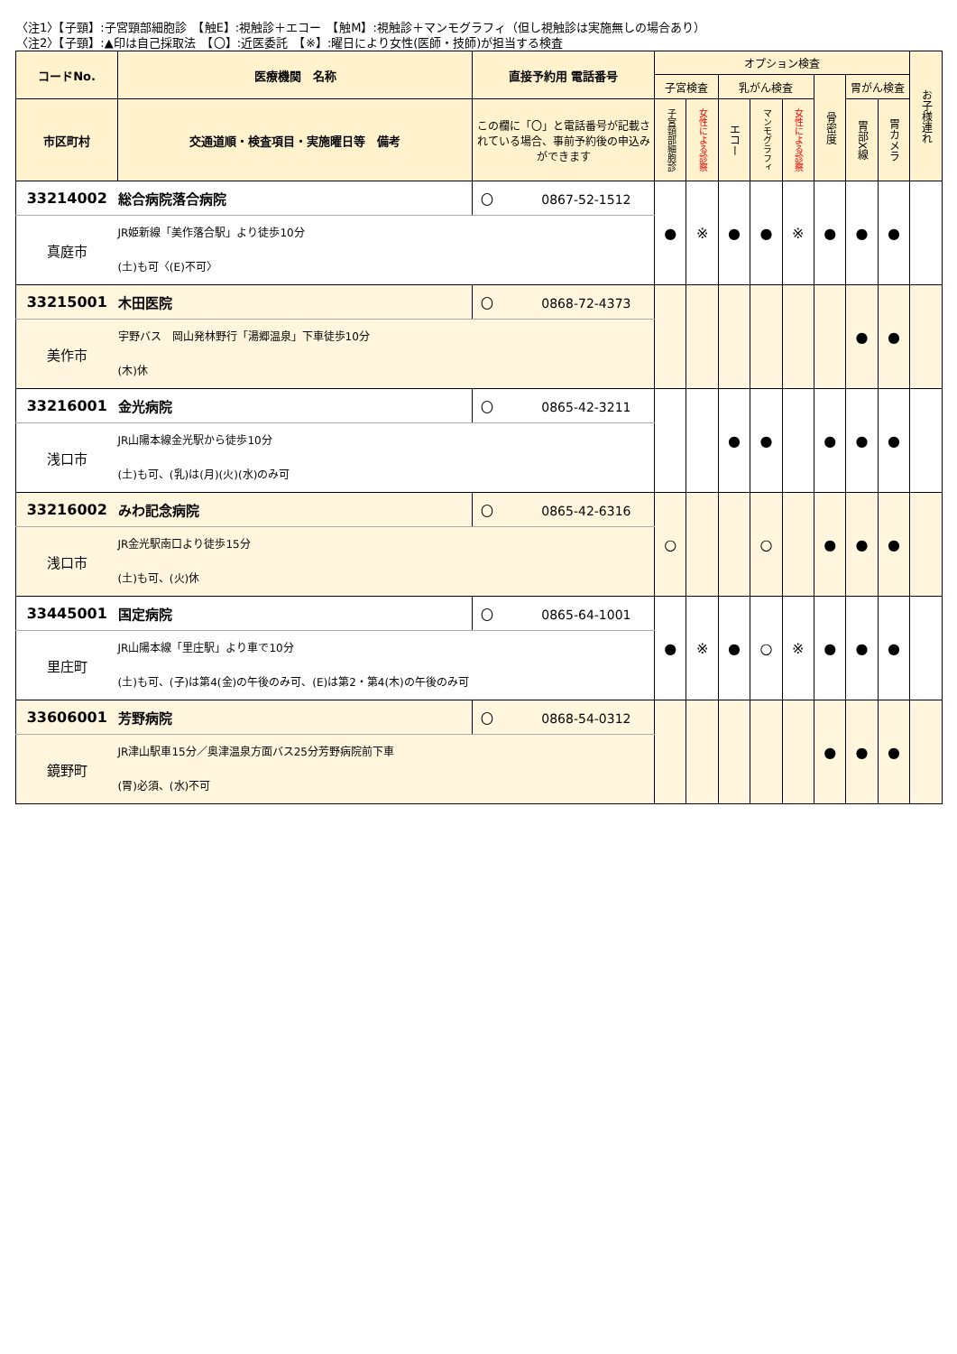〈注1〉【子頸】:子宮頸部細胞診　【触E】:視触診＋エコー　【触M】:視触診＋マンモグラフィ（但し視触診は実施無しの場合あり）
〈注2〉【子頸】:▲印は自己採取法　【〇】:近医委託　【※】:曜日により女性(医師・技師)が担当する検査
| コードNo. | 医療機関 名称 | 直接予約用 電話番号 | オプション検査 | | | | | | | | お子様連れ |
| --- | --- | --- | --- | --- | --- | --- | --- | --- | --- | --- | --- |
| | | | 子宮検査 | | 乳がん検査 | | | 骨密度 | 胃がん検査 | | |
| 市区町村 | 交通道順・検査項目・実施曜日等 備考 | この欄に「〇」と電話番号が記載されている場合、事前予約後の申込みができます | 子宮頸部細胞診 | 女性による診察 | エコー | マンモグラフィ | 女性による診察 | | 胃部X線 | 胃カメラ | |
| 33214002 | 総合病院落合病院 | 〇 0867-52-1512 | ● | ※ | ● | ● | ※ | ● | ● | ● | |
| 真庭市 | JR姫新線「美作落合駅」より徒歩10分 (土)も可〈(E)不可〉 | | | | | | | | | | |
| 33215001 | 木田医院 | 〇 0868-72-4373 | | | | | | | ● | ● | |
| 美作市 | 宇野バス 岡山発林野行「湯郷温泉」下車徒歩10分 (木)休 | | | | | | | | | | |
| 33216001 | 金光病院 | 〇 0865-42-3211 | | | ● | ● | | ● | ● | ● | |
| 浅口市 | JR山陽本線金光駅から徒歩10分 (土)も可、(乳)は(月)(火)(水)のみ可 | | | | | | | | | | |
| 33216002 | みわ記念病院 | 〇 0865-42-6316 | ○ | | | ○ | | ● | ● | ● | |
| 浅口市 | JR金光駅南口より徒歩15分 (土)も可、(火)休 | | | | | | | | | | |
| 33445001 | 国定病院 | 〇 0865-64-1001 | ● | ※ | ● | ○ | ※ | ● | ● | ● | |
| 里庄町 | JR山陽本線「里庄駅」より車で10分 (土)も可、(子)は第4(金)の午後のみ可、(E)は第2・第4(木)の午後のみ可 | | | | | | | | | | |
| 33606001 | 芳野病院 | 〇 0868-54-0312 | | | | | | ● | ● | ● | |
| 鏡野町 | JR津山駅車15分／奥津温泉方面バス25分芳野病院前下車 (胃)必須、(水)不可 | | | | | | | | | | |